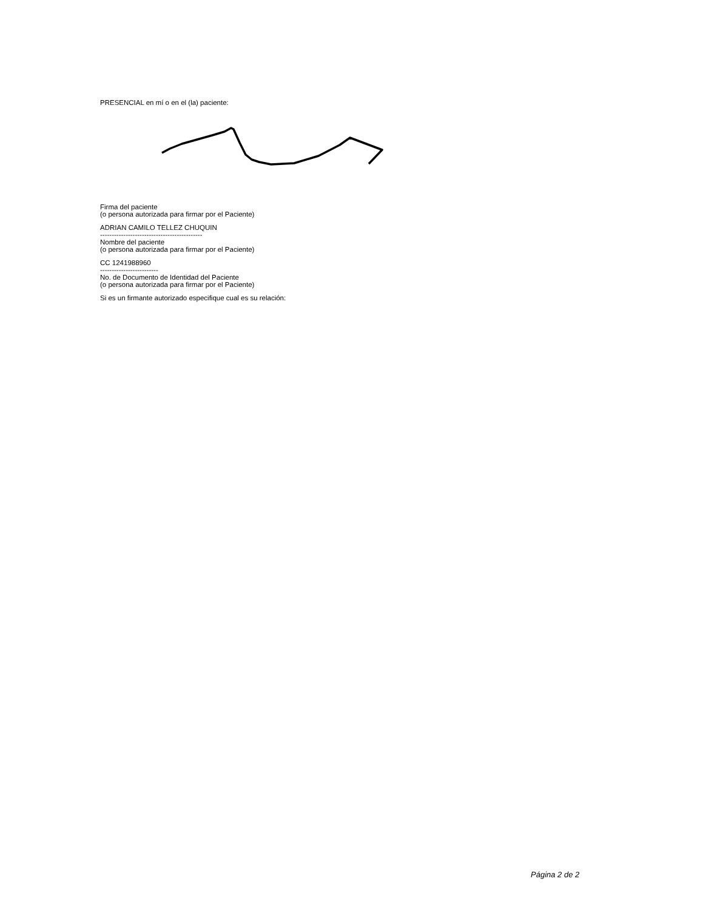PRESENCIAL en mí o en el (la) paciente:
Firma del paciente
(o persona autorizada para firmar por el Paciente)
ADRIAN CAMILO TELLEZ CHUQUIN
--------------------------------------------
Nombre del paciente
(o persona autorizada para firmar por el Paciente)
CC 1241988960
-------------------------
No. de Documento de Identidad del Paciente
(o persona autorizada para firmar por el Paciente)
Si es un firmante autorizado especifique cual es su relación:
Página 2 de 2